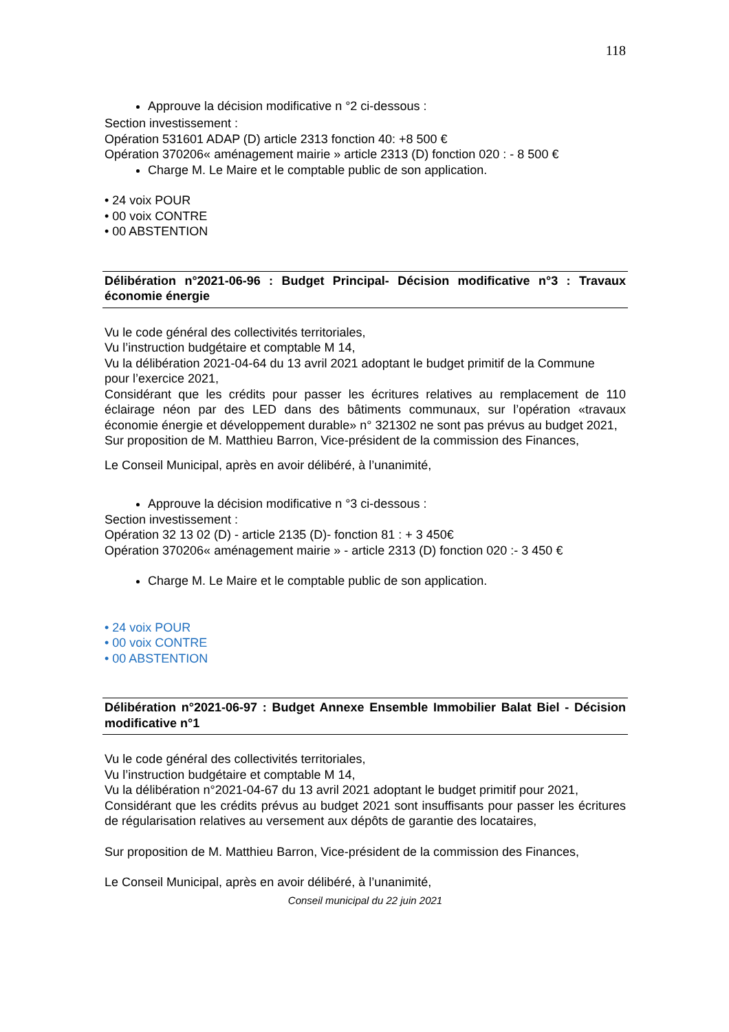118
Approuve la décision modificative n °2 ci-dessous :
Section investissement :
Opération 531601 ADAP (D) article 2313 fonction 40: +8 500 €
Opération 370206« aménagement mairie » article 2313 (D) fonction 020 : - 8 500 €
Charge M. Le Maire et le comptable public de son application.
• 24 voix POUR
• 00 voix CONTRE
• 00 ABSTENTION
Délibération n°2021-06-96 : Budget Principal- Décision modificative n°3 : Travaux économie énergie
Vu le code général des collectivités territoriales,
Vu l’instruction budgétaire et comptable M 14,
Vu la délibération 2021-04-64 du 13 avril 2021 adoptant le budget primitif de la Commune
pour l’exercice 2021,
Considérant que les crédits pour passer les écritures relatives au remplacement de 110 éclairage néon par des LED dans des bâtiments communaux, sur l’opération «travaux économie énergie et développement durable» n° 321302 ne sont pas prévus au budget 2021,
Sur proposition de M. Matthieu Barron, Vice-président de la commission des Finances,
Le Conseil Municipal, après en avoir délibéré, à l’unanimité,
Approuve la décision modificative n °3 ci-dessous :
Section investissement :
Opération 32 13 02 (D) - article 2135 (D)- fonction 81 : + 3 450€
Opération 370206« aménagement mairie » - article 2313 (D) fonction 020 :- 3 450 €
Charge M. Le Maire et le comptable public de son application.
• 24 voix POUR
• 00 voix CONTRE
• 00 ABSTENTION
Délibération n°2021-06-97 : Budget Annexe Ensemble Immobilier Balat Biel - Décision modificative n°1
Vu le code général des collectivités territoriales,
Vu l’instruction budgétaire et comptable M 14,
Vu la délibération n°2021-04-67 du 13 avril 2021 adoptant le budget primitif pour 2021,
Considérant que les crédits prévus au budget 2021 sont insuffisants pour passer les écritures de régularisation relatives au versement aux dépôts de garantie des locataires,
Sur proposition de M. Matthieu Barron, Vice-président de la commission des Finances,
Le Conseil Municipal, après en avoir délibéré, à l’unanimité,
Conseil municipal du 22 juin 2021